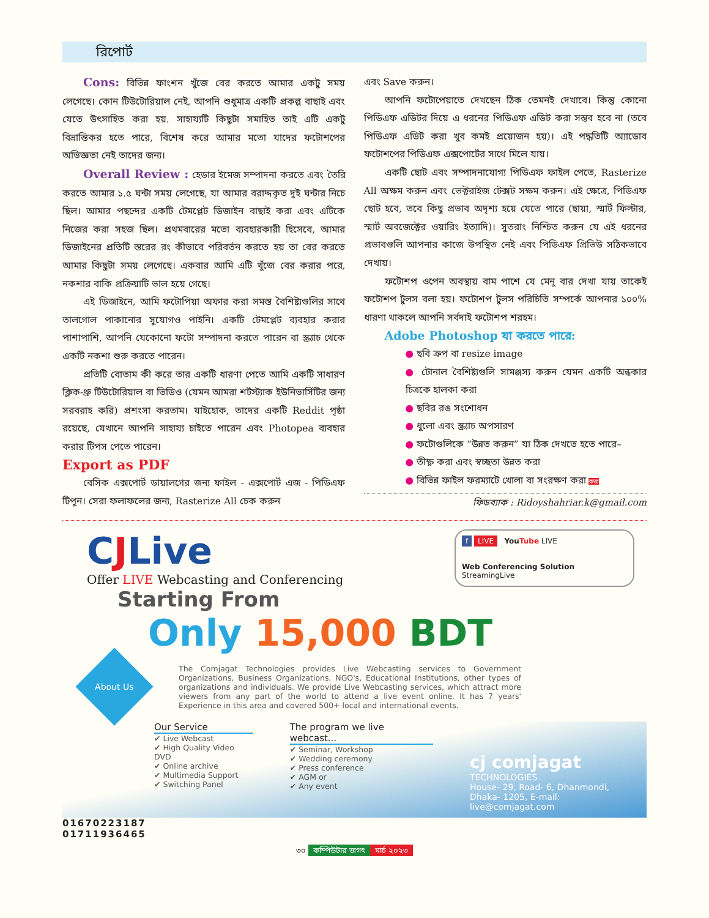রিপোর্ট
Cons: বিভিন্ন ফাংশন খুঁজে বের করতে আমার একটু সময় লেগেছে। কোন টিউটোরিয়াল নেই, আপনি শুধুমাত্র একটি প্রকল্প বাছাই এবং যেতে উৎসাহিত করা হয়. সাহায্যটি কিছুটা সমাহিত তাই এটি একটু বিভ্রান্তিকর হতে পারে, বিশেষ করে আমার মতো যাদের ফটোশপের অভিজ্ঞতা নেই তাদের জন্য।
Overall Review : হেডার ইমেজ সম্পাদনা করতে এবং তৈরি করতে আমার ১.৫ ঘন্টা সময় লেগেছে, যা আমার বরাদ্দকৃত দুই ঘন্টার নিচে ছিল। আমার পছন্দের একটি টেমপ্লেট ডিজাইন বাছাই করা এবং এটিকে নিজের করা সহজ ছিল। প্রথমবারের মতো ব্যবহারকারী হিসেবে, আমার ডিজাইনের প্রতিটি স্তরের রং কীভাবে পরিবর্তন করতে হয় তা বের করতে আমার কিছুটা সময় লেগেছে। একবার আমি এটি খুঁজে বের করার পরে, নকশার বাকি প্রক্রিয়াটি ভাল হয়ে গেছে।
এই ডিজাইনে, আমি ফটোপিয়া অফার করা সমস্ত বৈশিষ্ট্যগুলির সাথে তালগোল পাকানোর সুযোগও পাইনি। একটি টেমপ্লেট ব্যবহার করার পাশাপাশি, আপনি যেকোনো ফটো সম্পাদনা করতে পারেন বা স্ক্র্যাচ থেকে একটি নকশা শুরু করতে পারেন।
প্রতিটি বোতাম কী করে তার একটি ধারণা পেতে আমি একটি সাধারণ ক্লিক-থ্রু টিউটোরিয়াল বা ভিডিও (যেমন আমরা শর্টস্ট্যাক ইউনিভার্সিটির জন্য সরবরাহ করি) প্রশংসা করতাম। যাইহোক, তাদের একটি Reddit পৃষ্ঠা রয়েছে, যেখানে আপনি সাহায্য চাইতে পারেন এবং Photopea ব্যবহার করার টিপস পেতে পারেন।
Export as PDF
বেসিক এক্সপোর্ট ডায়ালগের জন্য ফাইল - এক্সপোর্ট এজ - পিডিএফ টিপুন। সেরা ফলাফলের জন্য, Rasterize All চেক করুন
এবং Save করুন।
আপনি ফটোপেয়াতে দেখছেন ঠিক তেমনই দেখাবে। কিন্তু কোনো পিডিএফ এডিটর দিয়ে এ ধরনের পিডিএফ এডিট করা সম্ভব হবে না (তবে পিডিএফ এডিট করা খুব কমই প্রয়োজন হয়)। এই পদ্ধতিটি অ্যাডোব ফটোশপের পিডিএফ এক্সপোর্টের সাথে মিলে যায়।
একটি ছোট এবং সম্পাদনাযোগ্য পিডিএফ ফাইল পেতে, Rasterize All অক্ষম করুন এবং ভেক্টরাইজ টেক্সট সক্ষম করুন। এই ক্ষেত্রে, পিডিএফ ছোট হবে, তবে কিছু প্রভাব অদৃশ্য হয়ে যেতে পারে (ছায়া, স্মার্ট ফিল্টার, স্মার্ট অবজেক্টের ওয়ারিং ইত্যাদি)। সুতরাং নিশ্চিত করুন যে এই ধরনের প্রভাবগুলি আপনার কাজে উপস্থিত নেই এবং পিডিএফ প্রিভিউ সঠিকভাবে দেখায়।
ফটোশপ ওপেন অবস্থায় বাম পাশে যে মেনু বার দেখা যায় তাকেই ফটোশপ টুলস বলা হয়। ফটোশপ টুলস পরিচিতি সম্পর্কে আপনার ১০০% ধারণা থাকলে আপনি সর্বদাই ফটোশপ শরহম।
Adobe Photoshop যা করতে পারে:
● ছবি ক্রপ বা resize image
● টোনাল বৈশিষ্ট্যগুলি সামঞ্জস্য করুন যেমন একটি অন্ধকার চিত্রকে হালকা করা
● ছবির রঙ সংশোধন
● ধুলো এবং স্ক্র্যাচ অপসারণ
● ফটোগুলিকে “উন্নত করুন” যা ঠিক দেখতে হতে পারে–
● তীক্ষ্ণ করা এবং স্বচ্ছতা উন্নত করা
● বিভিন্ন ফাইল ফরম্যাটে খোলা বা সংরক্ষণ করা কজ
ফিডব্যাক : Ridoyshahriar.k@gmail.com
CJLive
Offer LIVE Webcasting and Conferencing
f LIVE YouTube LIVE
Web Conferencing Solution StreamingLive
Starting From
Only 15,000 BDT
About Us
The Comjagat Technologies provides Live Webcasting services to Government Organizations, Business Organizations, NGO's, Educational Institutions, other types of organizations and individuals. We provide Live Webcasting services, which attract more viewers from any part of the world to attend a live event online. It has 7 years' Experience in this area and covered 500+ local and international events.
Our Service
✔ Live Webcast
✔ High Quality Video DVD
✔ Online archive
✔ Multimedia Support
✔ Switching Panel
The program we live webcast...
✔ Seminar, Workshop
✔ Wedding ceremony
✔ Press conference
✔ AGM or
✔ Any event
cj comjagat
TECHNOLOGIES
House- 29, Road- 6, Dhanmondi,
Dhaka- 1205, E-mail: live@comjagat.com
01670223187
01711936465
৩০ কম্পিউটার জগৎ মার্চ ২০২৩